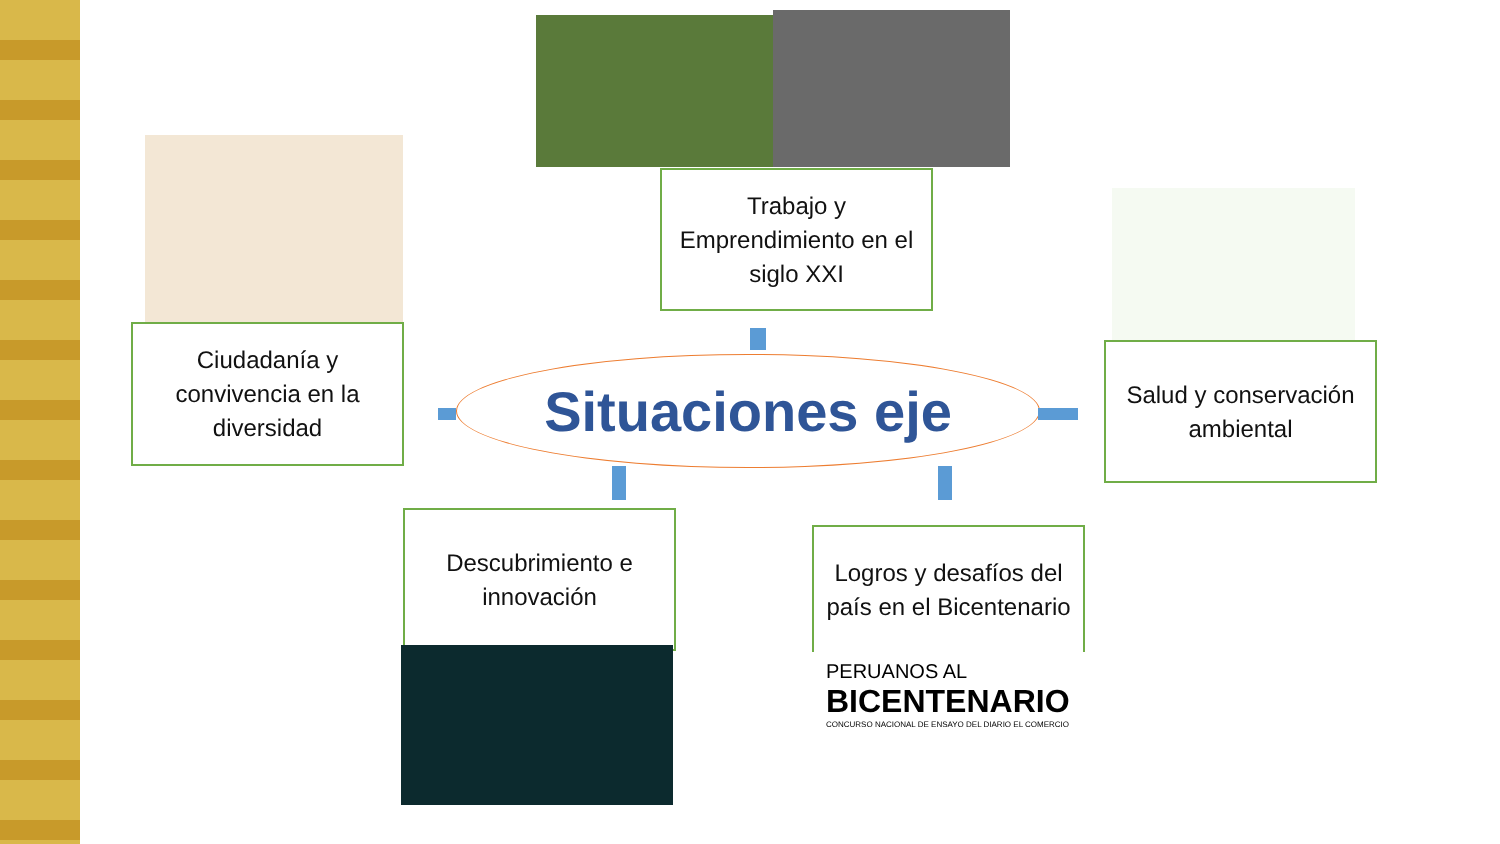Trabajo y Emprendimiento en el siglo XXI
Ciudadanía y convivencia en la diversidad
Situaciones eje
Salud y conservación ambiental
Descubrimiento e innovación
Logros y desafíos del país en el Bicentenario
PERUANOS AL
BICENTENARIO
CONCURSO NACIONAL DE ENSAYO DEL DIARIO EL COMERCIO